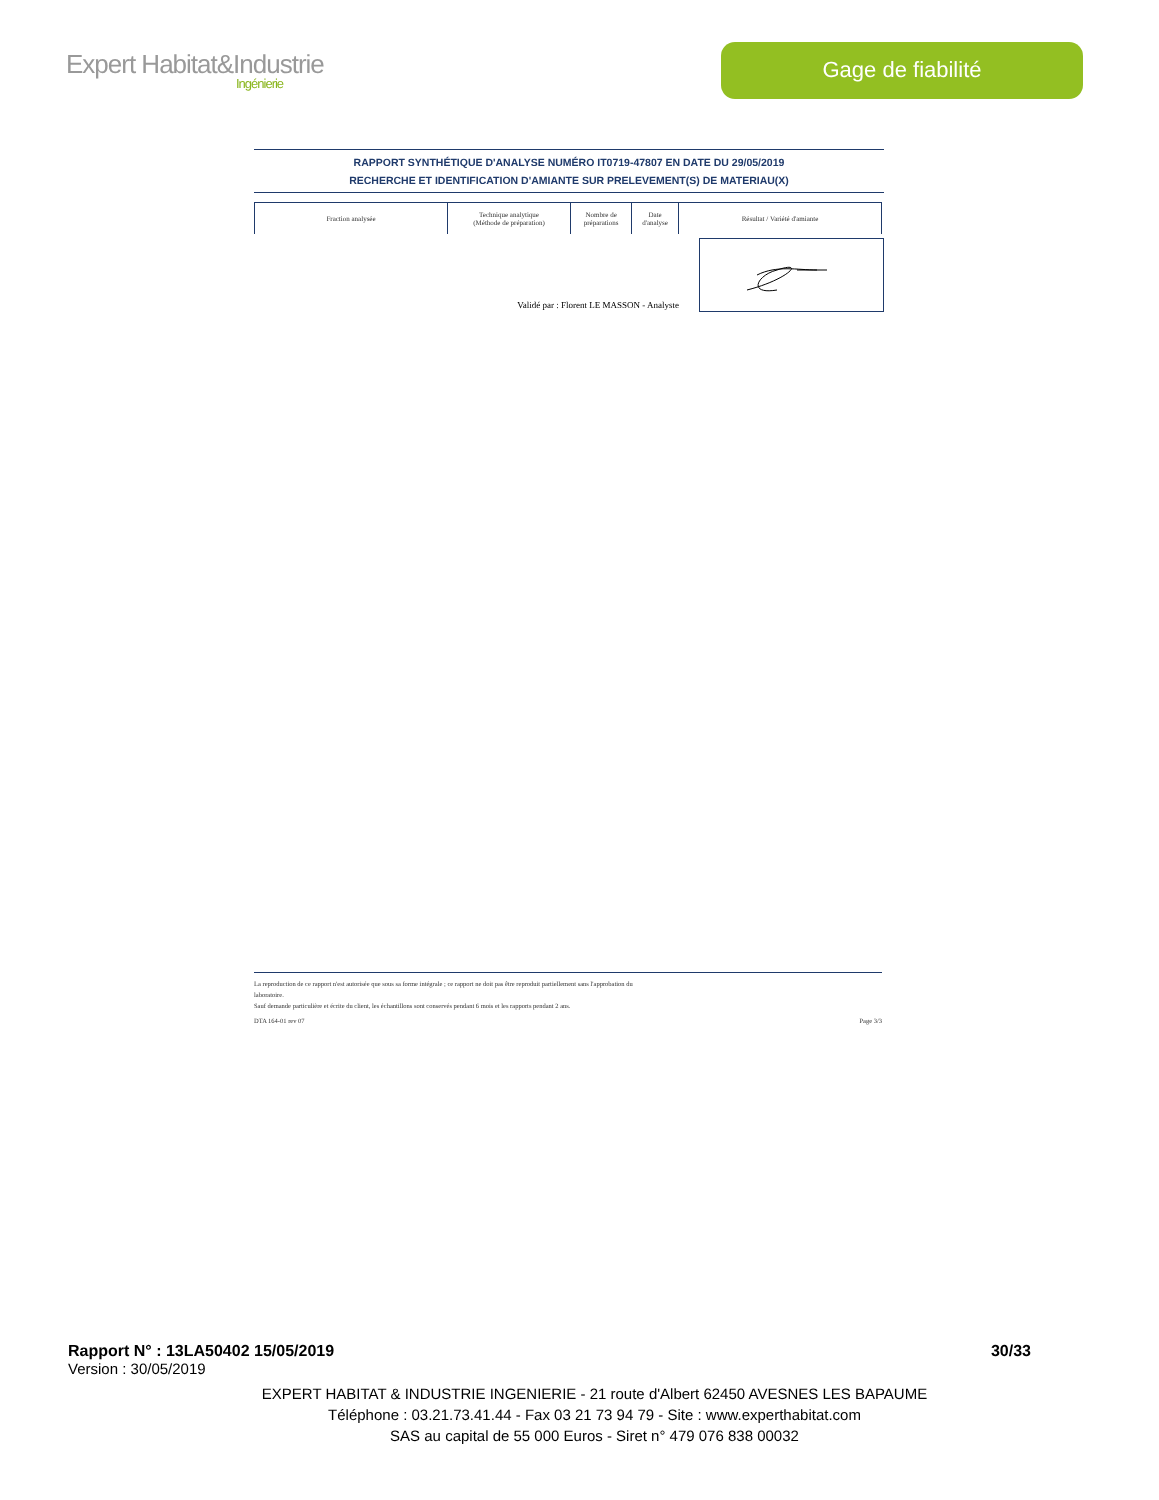Expert Habitat&Industrie
Ingénierie
Gage de fiabilité
RAPPORT SYNTHÉTIQUE D'ANALYSE NUMÉRO IT0719-47807 EN DATE DU 29/05/2019
RECHERCHE ET IDENTIFICATION D'AMIANTE SUR PRELEVEMENT(S) DE MATERIAU(X)
| Fraction analysée | Technique analytique (Méthode de préparation) | Nombre de préparations | Date d'analyse | Résultat / Variété d'amiante |
| --- | --- | --- | --- | --- |
Validé par : Florent LE MASSON - Analyste
La reproduction de ce rapport n'est autorisée que sous sa forme intégrale ; ce rapport ne doit pas être reproduit partiellement sans l'approbation du
laboratoire.
Sauf demande particulière et écrite du client, les échantillons sont conservés pendant 6 mois et les rapports pendant 2 ans.
DTA 164-01 rev 07 Page 3/3
Rapport N° : 13LA50402 15/05/2019 30/33
Version : 30/05/2019
EXPERT HABITAT & INDUSTRIE INGENIERIE - 21 route d'Albert 62450 AVESNES LES BAPAUME
Téléphone : 03.21.73.41.44 - Fax 03 21 73 94 79 - Site : www.experthabitat.com
SAS au capital de 55 000 Euros - Siret n° 479 076 838 00032